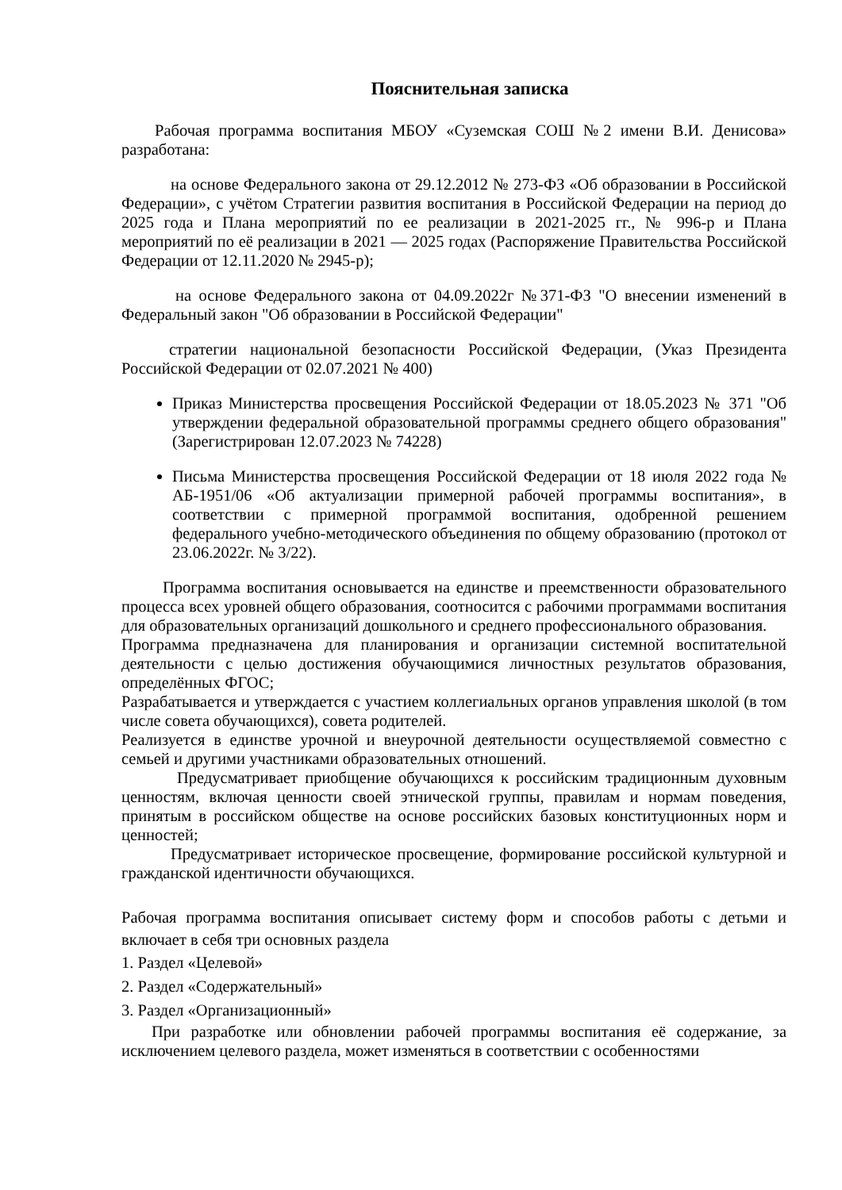Пояснительная записка
Рабочая программа воспитания МБОУ «Суземская СОШ №2 имени В.И. Денисова» разработана:
на основе Федерального закона от 29.12.2012 № 273-ФЗ «Об образовании в Российской Федерации», с учётом Стратегии развития воспитания в Российской Федерации на период до 2025 года и Плана мероприятий по ее реализации в 2021-2025 гг., № 996-р и Плана мероприятий по её реализации в 2021 — 2025 годах (Распоряжение Правительства Российской Федерации от 12.11.2020 № 2945-р);
на основе Федерального закона от 04.09.2022г №371-ФЗ "О внесении изменений в Федеральный закон "Об образовании в Российской Федерации"
стратегии национальной безопасности Российской Федерации, (Указ Президента Российской Федерации от 02.07.2021 № 400)
Приказ Министерства просвещения Российской Федерации от 18.05.2023 № 371 "Об утверждении федеральной образовательной программы среднего общего образования" (Зарегистрирован 12.07.2023 № 74228)
Письма Министерства просвещения Российской Федерации от 18 июля 2022 года № АБ-1951/06 «Об актуализации примерной рабочей программы воспитания», в соответствии с примерной программой воспитания, одобренной решением федерального учебно-методического объединения по общему образованию (протокол от 23.06.2022г. № 3/22).
Программа воспитания основывается на единстве и преемственности образовательного процесса всех уровней общего образования, соотносится с рабочими программами воспитания для образовательных организаций дошкольного и среднего профессионального образования.
Программа предназначена для планирования и организации системной воспитательной деятельности с целью достижения обучающимися личностных результатов образования, определённых ФГОС;
Разрабатывается и утверждается с участием коллегиальных органов управления школой (в том числе совета обучающихся), совета родителей.
Реализуется в единстве урочной и внеурочной деятельности осуществляемой совместно с семьей и другими участниками образовательных отношений.
Предусматривает приобщение обучающихся к российским традиционным духовным ценностям, включая ценности своей этнической группы, правилам и нормам поведения, принятым в российском обществе на основе российских базовых конституционных норм и ценностей;
Предусматривает историческое просвещение, формирование российской культурной и гражданской идентичности обучающихся.
Рабочая программа воспитания описывает систему форм и способов работы с детьми и включает в себя три основных раздела
1. Раздел «Целевой»
2. Раздел «Содержательный»
3. Раздел «Организационный»
При разработке или обновлении рабочей программы воспитания её содержание, за исключением целевого раздела, может изменяться в соответствии с особенностями